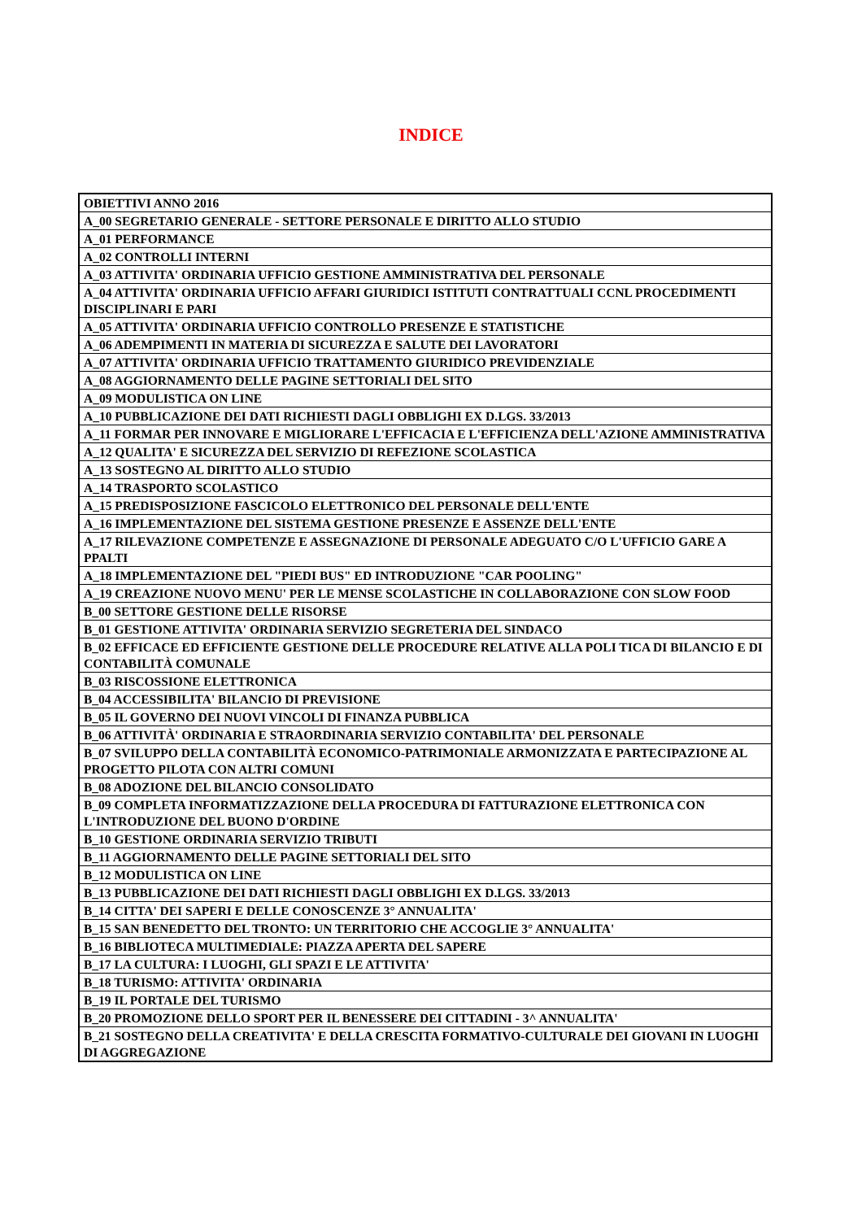INDICE
| OBIETTIVI ANNO 2016 |
| A_00 SEGRETARIO GENERALE - SETTORE PERSONALE E DIRITTO ALLO STUDIO |
| A_01 PERFORMANCE |
| A_02 CONTROLLI INTERNI |
| A_03 ATTIVITA' ORDINARIA UFFICIO GESTIONE AMMINISTRATIVA DEL PERSONALE |
| A_04 ATTIVITA' ORDINARIA UFFICIO AFFARI GIURIDICI ISTITUTI CONTRATTUALI CCNL PROCEDIMENTI DISCIPLINARI E PARI |
| A_05 ATTIVITA' ORDINARIA UFFICIO CONTROLLO PRESENZE E STATISTICHE |
| A_06 ADEMPIMENTI IN MATERIA DI SICUREZZA E SALUTE DEI LAVORATORI |
| A_07 ATTIVITA' ORDINARIA UFFICIO TRATTAMENTO GIURIDICO PREVIDENZIALE |
| A_08 AGGIORNAMENTO DELLE PAGINE SETTORIALI DEL SITO |
| A_09 MODULISTICA ON LINE |
| A_10 PUBBLICAZIONE DEI DATI RICHIESTI DAGLI OBBLIGHI EX D.LGS. 33/2013 |
| A_11 FORMAR PER INNOVARE E MIGLIORARE L'EFFICACIA E L'EFFICIENZA DELL'AZIONE AMMINISTRATIVA |
| A_12 QUALITA' E SICUREZZA DEL SERVIZIO DI REFEZIONE SCOLASTICA |
| A_13 SOSTEGNO AL DIRITTO ALLO STUDIO |
| A_14 TRASPORTO SCOLASTICO |
| A_15 PREDISPOSIZIONE FASCICOLO ELETTRONICO DEL PERSONALE DELL'ENTE |
| A_16 IMPLEMENTAZIONE DEL SISTEMA GESTIONE PRESENZE E ASSENZE DELL'ENTE |
| A_17 RILEVAZIONE COMPETENZE E ASSEGNAZIONE DI PERSONALE ADEGUATO C/O L'UFFICIO GARE A PPALTI |
| A_18 IMPLEMENTAZIONE DEL "PIEDI BUS" ED INTRODUZIONE "CAR POOLING" |
| A_19 CREAZIONE NUOVO MENU' PER LE MENSE SCOLASTICHE IN COLLABORAZIONE CON SLOW FOOD |
| B_00 SETTORE GESTIONE DELLE RISORSE |
| B_01 GESTIONE ATTIVITA' ORDINARIA SERVIZIO SEGRETERIA DEL SINDACO |
| B_02 EFFICACE ED EFFICIENTE GESTIONE DELLE PROCEDURE RELATIVE ALLA POLI TICA DI BILANCIO E DI CONTABILITÀ COMUNALE |
| B_03 RISCOSSIONE ELETTRONICA |
| B_04 ACCESSIBILITA' BILANCIO DI PREVISIONE |
| B_05 IL GOVERNO DEI NUOVI VINCOLI DI FINANZA PUBBLICA |
| B_06 ATTIVITÀ' ORDINARIA E STRAORDINARIA SERVIZIO CONTABILITA' DEL PERSONALE |
| B_07 SVILUPPO DELLA CONTABILITÀ ECONOMICO-PATRIMONIALE ARMONIZZATA E PARTECIPAZIONE AL PROGETTO PILOTA CON ALTRI COMUNI |
| B_08 ADOZIONE DEL BILANCIO CONSOLIDATO |
| B_09 COMPLETA INFORMATIZZAZIONE DELLA PROCEDURA DI FATTURAZIONE ELETTRONICA CON L'INTRODUZIONE DEL BUONO D'ORDINE |
| B_10 GESTIONE ORDINARIA SERVIZIO TRIBUTI |
| B_11 AGGIORNAMENTO DELLE PAGINE SETTORIALI DEL SITO |
| B_12 MODULISTICA ON LINE |
| B_13 PUBBLICAZIONE DEI DATI RICHIESTI DAGLI OBBLIGHI EX D.LGS. 33/2013 |
| B_14 CITTA' DEI SAPERI E DELLE CONOSCENZE 3° ANNUALITA' |
| B_15 SAN BENEDETTO DEL TRONTO: UN TERRITORIO CHE ACCOGLIE 3° ANNUALITA' |
| B_16 BIBLIOTECA MULTIMEDIALE: PIAZZA APERTA DEL SAPERE |
| B_17 LA CULTURA: I LUOGHI, GLI SPAZI E LE ATTIVITA' |
| B_18 TURISMO: ATTIVITA' ORDINARIA |
| B_19 IL PORTALE DEL TURISMO |
| B_20 PROMOZIONE DELLO SPORT PER IL BENESSERE DEI CITTADINI - 3^ ANNUALITA' |
| B_21 SOSTEGNO DELLA CREATIVITA' E DELLA CRESCITA FORMATIVO-CULTURALE DEI GIOVANI IN LUOGHI DI AGGREGAZIONE |